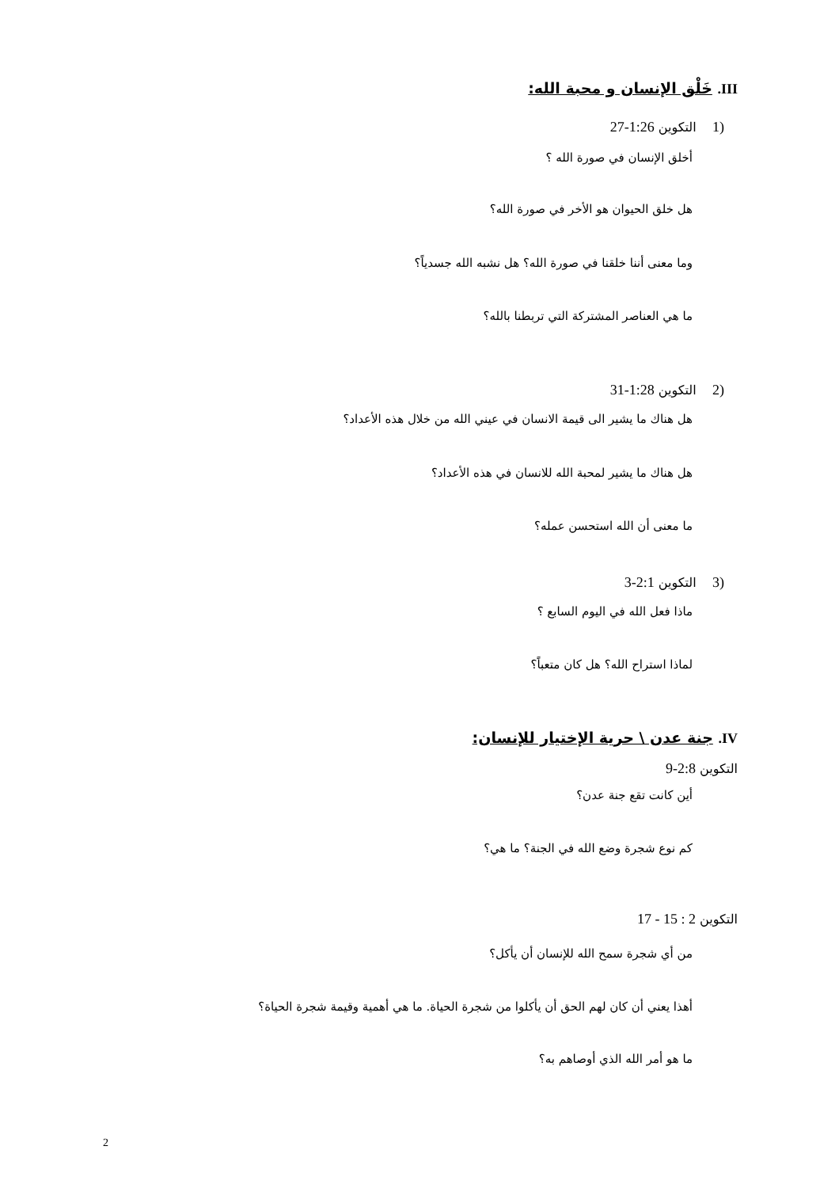III. خَلْق الإنسان و محبة الله:
(1 التكوين 1:26-27
أخلق الإنسان في صورة الله ؟
هل خلق الحيوان هو الأخر في صورة الله؟
وما معنى أننا خلقنا في صورة الله؟ هل نشبه الله جسدياً؟
ما هي العناصر المشتركة التي تربطنا بالله؟
(2 التكوين 1:28-31
هل هناك ما يشير الى قيمة الانسان في عيني الله من خلال هذه الأعداد؟
هل هناك ما يشير لمحبة الله للانسان في هذه الأعداد؟
ما معنى أن الله استحسن عمله؟
(3 التكوين 2:1-3
ماذا فعل الله في اليوم السابع ؟
لماذا استراح الله؟ هل كان متعباً؟
IV. جنة عدن \ حرية الإختيار للإنسان:
التكوين 2:8-9
أين كانت تقع جنة عدن؟
كم نوع شجرة وضع الله في الجنة؟ ما هي؟
التكوين 2 : 15 - 17
من أي شجرة سمح الله للإنسان أن يأكل؟
أهذا يعني أن كان لهم الحق أن يأكلوا من شجرة الحياة. ما هي أهمية وقيمة شجرة الحياة؟
ما هو أمر الله الذي أوصاهم به؟
2